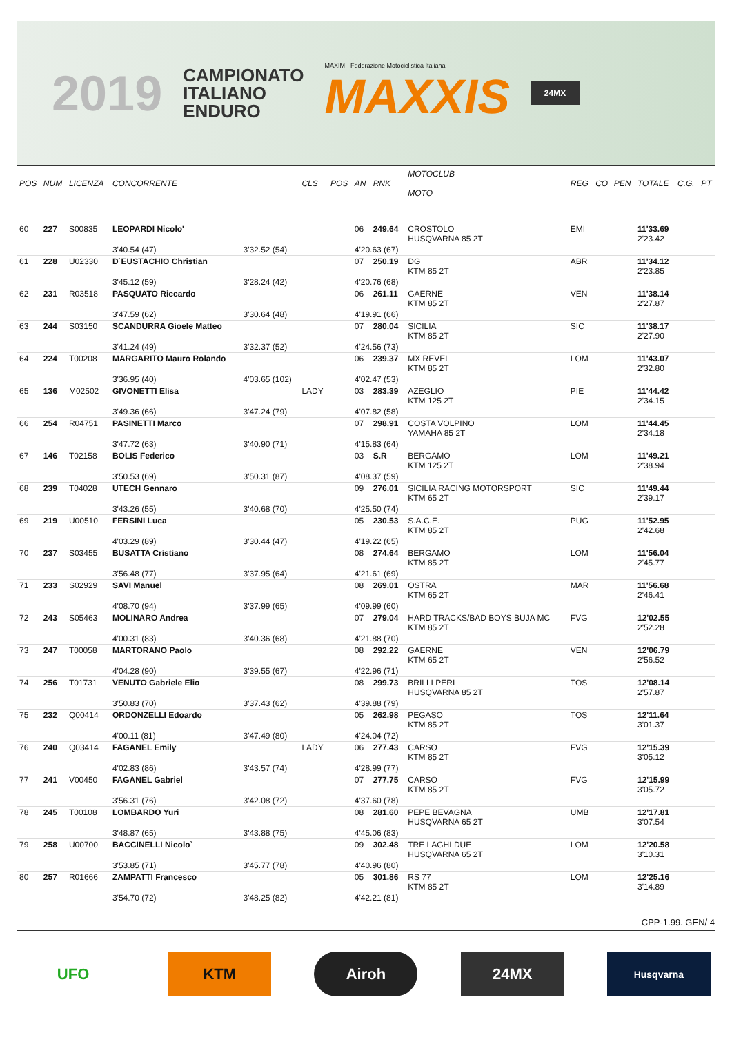2019
CAMPIONATO
ITALIANO
ENDURO
MAXIM · Federazione Motociclistica Italiana
MAXXIS
24MX
| POS | NUM | LICENZA | CONCORRENTE | | CLS | POS | AN | RNK | MOTOCLUB MOTO | REG | CO | PEN | TOTALE | C.G. | PT |
| --- | --- | --- | --- | --- | --- | --- | --- | --- | --- | --- | --- | --- | --- | --- | --- |
| 60 | 227 | S00835 | LEOPARDI Nicolo' | | | | 06 | 249.64 | CROSTOLO HUSQVARNA 85 2T | EMI | | | 11'33.69 2'23.42 | | |
| | | | 3'40.54 (47) | 3'32.52 (54) | | | 4'20.63 (67) | | | | | | | | |
| 61 | 228 | U02330 | D`EUSTACHIO Christian | | | | 07 | 250.19 | DG KTM 85 2T | ABR | | | 11'34.12 2'23.85 | | |
| | | | 3'45.12 (59) | 3'28.24 (42) | | | 4'20.76 (68) | | | | | | | | |
| 62 | 231 | R03518 | PASQUATO Riccardo | | | | 06 | 261.11 | GAERNE KTM 85 2T | VEN | | | 11'38.14 2'27.87 | | |
| | | | 3'47.59 (62) | 3'30.64 (48) | | | 4'19.91 (66) | | | | | | | | |
| 63 | 244 | S03150 | SCANDURRA Gioele Matteo | | | | 07 | 280.04 | SICILIA KTM 85 2T | SIC | | | 11'38.17 2'27.90 | | |
| | | | 3'41.24 (49) | 3'32.37 (52) | | | 4'24.56 (73) | | | | | | | | |
| 64 | 224 | T00208 | MARGARITO Mauro Rolando | | | | 06 | 239.37 | MX REVEL KTM 85 2T | LOM | | | 11'43.07 2'32.80 | | |
| | | | 3'36.95 (40) | 4'03.65 (102) | | | 4'02.47 (53) | | | | | | | | |
| 65 | 136 | M02502 | GIVONETTI Elisa | | LADY | | 03 | 283.39 | AZEGLIO KTM 125 2T | PIE | | | 11'44.42 2'34.15 | | |
| | | | 3'49.36 (66) | 3'47.24 (79) | | | 4'07.82 (58) | | | | | | | | |
| 66 | 254 | R04751 | PASINETTI Marco | | | | 07 | 298.91 | COSTA VOLPINO YAMAHA 85 2T | LOM | | | 11'44.45 2'34.18 | | |
| | | | 3'47.72 (63) | 3'40.90 (71) | | | 4'15.83 (64) | | | | | | | | |
| 67 | 146 | T02158 | BOLIS Federico | | | | 03 | S.R | BERGAMO KTM 125 2T | LOM | | | 11'49.21 2'38.94 | | |
| | | | 3'50.53 (69) | 3'50.31 (87) | | | 4'08.37 (59) | | | | | | | | |
| 68 | 239 | T04028 | UTECH Gennaro | | | | 09 | 276.01 | SICILIA RACING MOTORSPORT KTM 65 2T | SIC | | | 11'49.44 2'39.17 | | |
| | | | 3'43.26 (55) | 3'40.68 (70) | | | 4'25.50 (74) | | | | | | | | |
| 69 | 219 | U00510 | FERSINI Luca | | | | 05 | 230.53 | S.A.C.E. KTM 85 2T | PUG | | | 11'52.95 2'42.68 | | |
| | | | 4'03.29 (89) | 3'30.44 (47) | | | 4'19.22 (65) | | | | | | | | |
| 70 | 237 | S03455 | BUSATTA Cristiano | | | | 08 | 274.64 | BERGAMO KTM 85 2T | LOM | | | 11'56.04 2'45.77 | | |
| | | | 3'56.48 (77) | 3'37.95 (64) | | | 4'21.61 (69) | | | | | | | | |
| 71 | 233 | S02929 | SAVI Manuel | | | | 08 | 269.01 | OSTRA KTM 65 2T | MAR | | | 11'56.68 2'46.41 | | |
| | | | 4'08.70 (94) | 3'37.99 (65) | | | 4'09.99 (60) | | | | | | | | |
| 72 | 243 | S05463 | MOLINARO Andrea | | | | 07 | 279.04 | HARD TRACKS/BAD BOYS BUJA MC KTM 85 2T | FVG | | | 12'02.55 2'52.28 | | |
| | | | 4'00.31 (83) | 3'40.36 (68) | | | 4'21.88 (70) | | | | | | | | |
| 73 | 247 | T00058 | MARTORANO Paolo | | | | 08 | 292.22 | GAERNE KTM 65 2T | VEN | | | 12'06.79 2'56.52 | | |
| | | | 4'04.28 (90) | 3'39.55 (67) | | | 4'22.96 (71) | | | | | | | | |
| 74 | 256 | T01731 | VENUTO Gabriele Elio | | | | 08 | 299.73 | BRILLI PERI HUSQVARNA 85 2T | TOS | | | 12'08.14 2'57.87 | | |
| | | | 3'50.83 (70) | 3'37.43 (62) | | | 4'39.88 (79) | | | | | | | | |
| 75 | 232 | Q00414 | ORDONZELLI Edoardo | | | | 05 | 262.98 | PEGASO KTM 85 2T | TOS | | | 12'11.64 3'01.37 | | |
| | | | 4'00.11 (81) | 3'47.49 (80) | | | 4'24.04 (72) | | | | | | | | |
| 76 | 240 | Q03414 | FAGANEL Emily | | LADY | | 06 | 277.43 | CARSO KTM 85 2T | FVG | | | 12'15.39 3'05.12 | | |
| | | | 4'02.83 (86) | 3'43.57 (74) | | | 4'28.99 (77) | | | | | | | | |
| 77 | 241 | V00450 | FAGANEL Gabriel | | | | 07 | 277.75 | CARSO KTM 85 2T | FVG | | | 12'15.99 3'05.72 | | |
| | | | 3'56.31 (76) | 3'42.08 (72) | | | 4'37.60 (78) | | | | | | | | |
| 78 | 245 | T00108 | LOMBARDO Yuri | | | | 08 | 281.60 | PEPE BEVAGNA HUSQVARNA 65 2T | UMB | | | 12'17.81 3'07.54 | | |
| | | | 3'48.87 (65) | 3'43.88 (75) | | | 4'45.06 (83) | | | | | | | | |
| 79 | 258 | U00700 | BACCINELLI Nicolo` | | | | 09 | 302.48 | TRE LAGHI DUE HUSQVARNA 65 2T | LOM | | | 12'20.58 3'10.31 | | |
| | | | 3'53.85 (71) | 3'45.77 (78) | | | 4'40.96 (80) | | | | | | | | |
| 80 | 257 | R01666 | ZAMPATTI Francesco | | | | 05 | 301.86 | RS 77 KTM 85 2T | LOM | | | 12'25.16 3'14.89 | | |
| | | | 3'54.70 (72) | 3'48.25 (82) | | | 4'42.21 (81) | | | | | | | | |
CPP-1.99. GEN/ 4
UFO KTM Airoh 24MX
Husqvarna